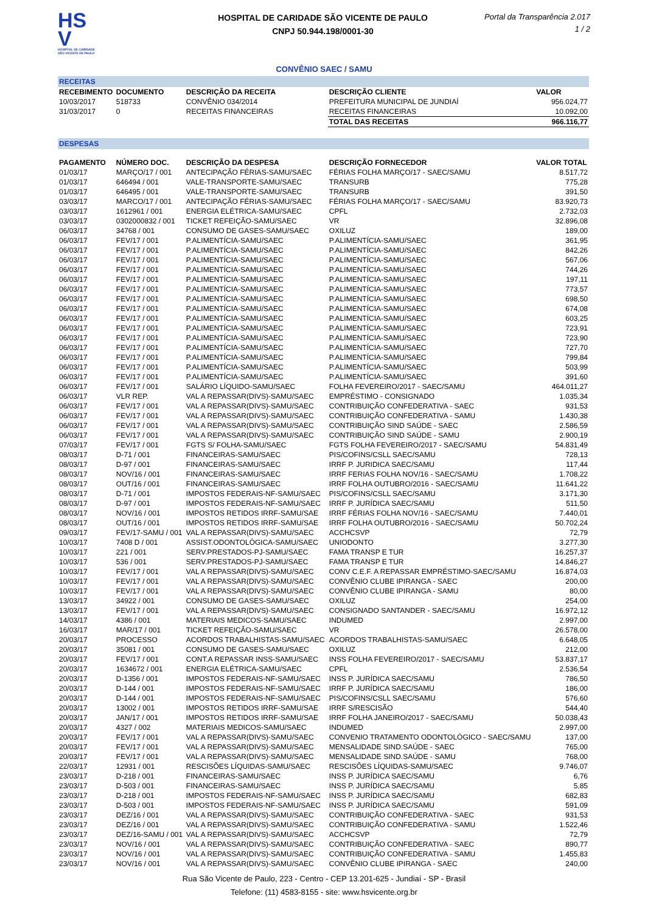HS V
HOSPITAL DE CARIDADE SÃO VICENTE DE PAULO
HOSPITAL DE CARIDADE SÃO VICENTE DE PAULO
CNPJ 50.944.198/0001-30
Portal da Transparência 2.017
1 / 2
CONVÊNIO SAEC / SAMU
| RECEITAS | | | | |
| RECEBIMENTO | DOCUMENTO | DESCRIÇÃO DA RECEITA | DESCRIÇÃO CLIENTE | VALOR |
| 10/03/2017 | 518733 | CONVÊNIO 034/2014 | PREFEITURA MUNICIPAL DE JUNDIAÍ | 956.024,77 |
| 31/03/2017 | 0 | RECEITAS FINANCEIRAS | RECEITAS FINANCEIRAS | 10.092,00 |
| | | | TOTAL DAS RECEITAS | 966.116,77 |
| DESPESAS | | | | |
| PAGAMENTO | NÚMERO DOC. | DESCRIÇÃO DA DESPESA | DESCRIÇÃO FORNECEDOR | VALOR TOTAL |
| 01/03/17 | MARÇO/17 / 001 | ANTECIPAÇÃO FÉRIAS-SAMU/SAEC | FÉRIAS FOLHA MARÇO/17 - SAEC/SAMU | 8.517,72 |
| 01/03/17 | 646494 / 001 | VALE-TRANSPORTE-SAMU/SAEC | TRANSURB | 775,28 |
| 01/03/17 | 646495 / 001 | VALE-TRANSPORTE-SAMU/SAEC | TRANSURB | 391,50 |
| 03/03/17 | MARCO/17 / 001 | ANTECIPAÇÃO FÉRIAS-SAMU/SAEC | FÉRIAS FOLHA MARÇO/17 - SAEC/SAMU | 83.920,73 |
| 03/03/17 | 1612961 / 001 | ENERGIA ELÉTRICA-SAMU/SAEC | CPFL | 2.732,03 |
| 03/03/17 | 0302000832 / 001 | TICKET REFEIÇÃO-SAMU/SAEC | VR | 32.896,08 |
| 06/03/17 | 34768 / 001 | CONSUMO DE GASES-SAMU/SAEC | OXILUZ | 189,00 |
| 06/03/17 | FEV/17 / 001 | P.ALIMENTÍCIA-SAMU/SAEC | P.ALIMENTÍCIA-SAMU/SAEC | 361,95 |
| 06/03/17 | FEV/17 / 001 | P.ALIMENTÍCIA-SAMU/SAEC | P.ALIMENTÍCIA-SAMU/SAEC | 842,26 |
| 06/03/17 | FEV/17 / 001 | P.ALIMENTÍCIA-SAMU/SAEC | P.ALIMENTÍCIA-SAMU/SAEC | 567,06 |
| 06/03/17 | FEV/17 / 001 | P.ALIMENTÍCIA-SAMU/SAEC | P.ALIMENTÍCIA-SAMU/SAEC | 744,26 |
| 06/03/17 | FEV/17 / 001 | P.ALIMENTÍCIA-SAMU/SAEC | P.ALIMENTÍCIA-SAMU/SAEC | 197,11 |
| 06/03/17 | FEV/17 / 001 | P.ALIMENTÍCIA-SAMU/SAEC | P.ALIMENTÍCIA-SAMU/SAEC | 773,57 |
| 06/03/17 | FEV/17 / 001 | P.ALIMENTÍCIA-SAMU/SAEC | P.ALIMENTÍCIA-SAMU/SAEC | 698,50 |
| 06/03/17 | FEV/17 / 001 | P.ALIMENTÍCIA-SAMU/SAEC | P.ALIMENTÍCIA-SAMU/SAEC | 674,08 |
| 06/03/17 | FEV/17 / 001 | P.ALIMENTÍCIA-SAMU/SAEC | P.ALIMENTÍCIA-SAMU/SAEC | 603,25 |
| 06/03/17 | FEV/17 / 001 | P.ALIMENTÍCIA-SAMU/SAEC | P.ALIMENTÍCIA-SAMU/SAEC | 723,91 |
| 06/03/17 | FEV/17 / 001 | P.ALIMENTÍCIA-SAMU/SAEC | P.ALIMENTÍCIA-SAMU/SAEC | 723,90 |
| 06/03/17 | FEV/17 / 001 | P.ALIMENTÍCIA-SAMU/SAEC | P.ALIMENTÍCIA-SAMU/SAEC | 727,70 |
| 06/03/17 | FEV/17 / 001 | P.ALIMENTÍCIA-SAMU/SAEC | P.ALIMENTÍCIA-SAMU/SAEC | 799,84 |
| 06/03/17 | FEV/17 / 001 | P.ALIMENTÍCIA-SAMU/SAEC | P.ALIMENTÍCIA-SAMU/SAEC | 503,99 |
| 06/03/17 | FEV/17 / 001 | P.ALIMENTÍCIA-SAMU/SAEC | P.ALIMENTÍCIA-SAMU/SAEC | 391,60 |
| 06/03/17 | FEV/17 / 001 | SALÁRIO LÍQUIDO-SAMU/SAEC | FOLHA FEVEREIRO/2017 - SAEC/SAMU | 464.011,27 |
| 06/03/17 | VLR REP. | VAL A REPASSAR(DIVS)-SAMU/SAEC | EMPRÉSTIMO - CONSIGNADO | 1.035,34 |
| 06/03/17 | FEV/17 / 001 | VAL A REPASSAR(DIVS)-SAMU/SAEC | CONTRIBUIÇÃO CONFEDERATIVA - SAEC | 931,53 |
| 06/03/17 | FEV/17 / 001 | VAL A REPASSAR(DIVS)-SAMU/SAEC | CONTRIBUIÇÃO CONFEDERATIVA - SAMU | 1.430,38 |
| 06/03/17 | FEV/17 / 001 | VAL A REPASSAR(DIVS)-SAMU/SAEC | CONTRIBUIÇÃO SIND SAÚDE - SAEC | 2.586,59 |
| 06/03/17 | FEV/17 / 001 | VAL A REPASSAR(DIVS)-SAMU/SAEC | CONTRIBUIÇÃO SIND SAÚDE - SAMU | 2.900,19 |
| 07/03/17 | FEV/17 / 001 | FGTS S/ FOLHA-SAMU/SAEC | FGTS FOLHA FEVEREIRO/2017 - SAEC/SAMU | 54.831,49 |
| 08/03/17 | D-71 / 001 | FINANCEIRAS-SAMU/SAEC | PIS/COFINS/CSLL SAEC/SAMU | 728,13 |
| 08/03/17 | D-97 / 001 | FINANCEIRAS-SAMU/SAEC | IRRF P. JURIDICA SAEC/SAMU | 117,44 |
| 08/03/17 | NOV/16 / 001 | FINANCEIRAS-SAMU/SAEC | IRRF FERIAS FOLHA NOV/16 - SAEC/SAMU | 1.708,22 |
| 08/03/17 | OUT/16 / 001 | FINANCEIRAS-SAMU/SAEC | IRRF FOLHA OUTUBRO/2016 - SAEC/SAMU | 11.641,22 |
| 08/03/17 | D-71 / 001 | IMPOSTOS FEDERAIS-NF-SAMU/SAEC | PIS/COFINS/CSLL SAEC/SAMU | 3.171,30 |
| 08/03/17 | D-97 / 001 | IMPOSTOS FEDERAIS-NF-SAMU/SAEC | IRRF P. JURÍDICA SAEC/SAMU | 511,50 |
| 08/03/17 | NOV/16 / 001 | IMPOSTOS RETIDOS IRRF-SAMU/SAE | IRRF FÉRIAS FOLHA NOV/16 - SAEC/SAMU | 7.440,01 |
| 08/03/17 | OUT/16 / 001 | IMPOSTOS RETIDOS IRRF-SAMU/SAE | IRRF FOLHA OUTUBRO/2016 - SAEC/SAMU | 50.702,24 |
| 09/03/17 | FEV/17-SAMU / 001 | VAL A REPASSAR(DIVS)-SAMU/SAEC | ACCHCSVP | 72,79 |
| 10/03/17 | 7408 D / 001 | ASSIST.ODONTOLÓGICA-SAMU/SAEC | UNIODONTO | 3.277,30 |
| 10/03/17 | 221 / 001 | SERV.PRESTADOS-PJ-SAMU/SAEC | FAMA TRANSP E TUR | 16.257,37 |
| 10/03/17 | 536 / 001 | SERV.PRESTADOS-PJ-SAMU/SAEC | FAMA TRANSP E TUR | 14.846,27 |
| 10/03/17 | FEV/17 / 001 | VAL A REPASSAR(DIVS)-SAMU/SAEC | CONV C.E.F. A REPASSAR EMPRÉSTIMO-SAEC/SAMU | 16.874,03 |
| 10/03/17 | FEV/17 / 001 | VAL A REPASSAR(DIVS)-SAMU/SAEC | CONVÊNIO CLUBE IPIRANGA - SAEC | 200,00 |
| 10/03/17 | FEV/17 / 001 | VAL A REPASSAR(DIVS)-SAMU/SAEC | CONVÊNIO CLUBE IPIRANGA - SAMU | 80,00 |
| 13/03/17 | 34922 / 001 | CONSUMO DE GASES-SAMU/SAEC | OXILUZ | 254,00 |
| 13/03/17 | FEV/17 / 001 | VAL A REPASSAR(DIVS)-SAMU/SAEC | CONSIGNADO SANTANDER - SAEC/SAMU | 16.972,12 |
| 14/03/17 | 4386 / 001 | MATERIAIS MEDICOS-SAMU/SAEC | INDUMED | 2.997,00 |
| 16/03/17 | MAR/17 / 001 | TICKET REFEIÇÃO-SAMU/SAEC | VR | 26.578,00 |
| 20/03/17 | PROCESSO | ACORDOS TRABALHISTAS-SAMU/SAEC | ACORDOS TRABALHISTAS-SAMU/SAEC | 6.648,05 |
| 20/03/17 | 35081 / 001 | CONSUMO DE GASES-SAMU/SAEC | OXILUZ | 212,00 |
| 20/03/17 | FEV/17 / 001 | CONT.A REPASSAR INSS-SAMU/SAEC | INSS FOLHA FEVEREIRO/2017 - SAEC/SAMU | 53.837,17 |
| 20/03/17 | 1634672 / 001 | ENERGIA ELÉTRICA-SAMU/SAEC | CPFL | 2.536,54 |
| 20/03/17 | D-1356 / 001 | IMPOSTOS FEDERAIS-NF-SAMU/SAEC | INSS P. JURÍDICA SAEC/SAMU | 786,50 |
| 20/03/17 | D-144 / 001 | IMPOSTOS FEDERAIS-NF-SAMU/SAEC | IRRF P. JURÍDICA SAEC/SAMU | 186,00 |
| 20/03/17 | D-144 / 001 | IMPOSTOS FEDERAIS-NF-SAMU/SAEC | PIS/COFINS/CSLL SAEC/SAMU | 576,60 |
| 20/03/17 | 13002 / 001 | IMPOSTOS RETIDOS IRRF-SAMU/SAE | IRRF S/RESCISÃO | 544,40 |
| 20/03/17 | JAN/17 / 001 | IMPOSTOS RETIDOS IRRF-SAMU/SAE | IRRF FOLHA JANEIRO/2017 - SAEC/SAMU | 50.038,43 |
| 20/03/17 | 4327 / 002 | MATERIAIS MEDICOS-SAMU/SAEC | INDUMED | 2.997,00 |
| 20/03/17 | FEV/17 / 001 | VAL A REPASSAR(DIVS)-SAMU/SAEC | CONVENIO TRATAMENTO ODONTOLÓGICO - SAEC/SAMU | 137,00 |
| 20/03/17 | FEV/17 / 001 | VAL A REPASSAR(DIVS)-SAMU/SAEC | MENSALIDADE SIND.SAÚDE - SAEC | 765,00 |
| 20/03/17 | FEV/17 / 001 | VAL A REPASSAR(DIVS)-SAMU/SAEC | MENSALIDADE SIND.SAÚDE - SAMU | 768,00 |
| 22/03/17 | 12931 / 001 | RESCISÕES LÍQUIDAS-SAMU/SAEC | RESCISÕES LÍQUIDAS-SAMU/SAEC | 9.746,07 |
| 23/03/17 | D-218 / 001 | FINANCEIRAS-SAMU/SAEC | INSS P. JURÍDICA SAEC/SAMU | 6,76 |
| 23/03/17 | D-503 / 001 | FINANCEIRAS-SAMU/SAEC | INSS P. JURÍDICA SAEC/SAMU | 5,85 |
| 23/03/17 | D-218 / 001 | IMPOSTOS FEDERAIS-NF-SAMU/SAEC | INSS P. JURÍDICA SAEC/SAMU | 682,83 |
| 23/03/17 | D-503 / 001 | IMPOSTOS FEDERAIS-NF-SAMU/SAEC | INSS P. JURÍDICA SAEC/SAMU | 591,09 |
| 23/03/17 | DEZ/16 / 001 | VAL A REPASSAR(DIVS)-SAMU/SAEC | CONTRIBUIÇÃO CONFEDERATIVA - SAEC | 931,53 |
| 23/03/17 | DEZ/16 / 001 | VAL A REPASSAR(DIVS)-SAMU/SAEC | CONTRIBUIÇÃO CONFEDERATIVA - SAMU | 1.522,46 |
| 23/03/17 | DEZ/16-SAMU / 001 | VAL A REPASSAR(DIVS)-SAMU/SAEC | ACCHCSVP | 72,79 |
| 23/03/17 | NOV/16 / 001 | VAL A REPASSAR(DIVS)-SAMU/SAEC | CONTRIBUIÇÃO CONFEDERATIVA - SAEC | 890,77 |
| 23/03/17 | NOV/16 / 001 | VAL A REPASSAR(DIVS)-SAMU/SAEC | CONTRIBUIÇÃO CONFEDERATIVA - SAMU | 1.455,83 |
| 23/03/17 | NOV/16 / 001 | VAL A REPASSAR(DIVS)-SAMU/SAEC | CONVÊNIO CLUBE IPIRANGA - SAEC | 240,00 |
Rua São Vicente de Paulo, 223 - Centro - CEP 13.201-625 - Jundiaí - SP - Brasil
Telefone: (11) 4583-8155 - site: www.hsvicente.org.br